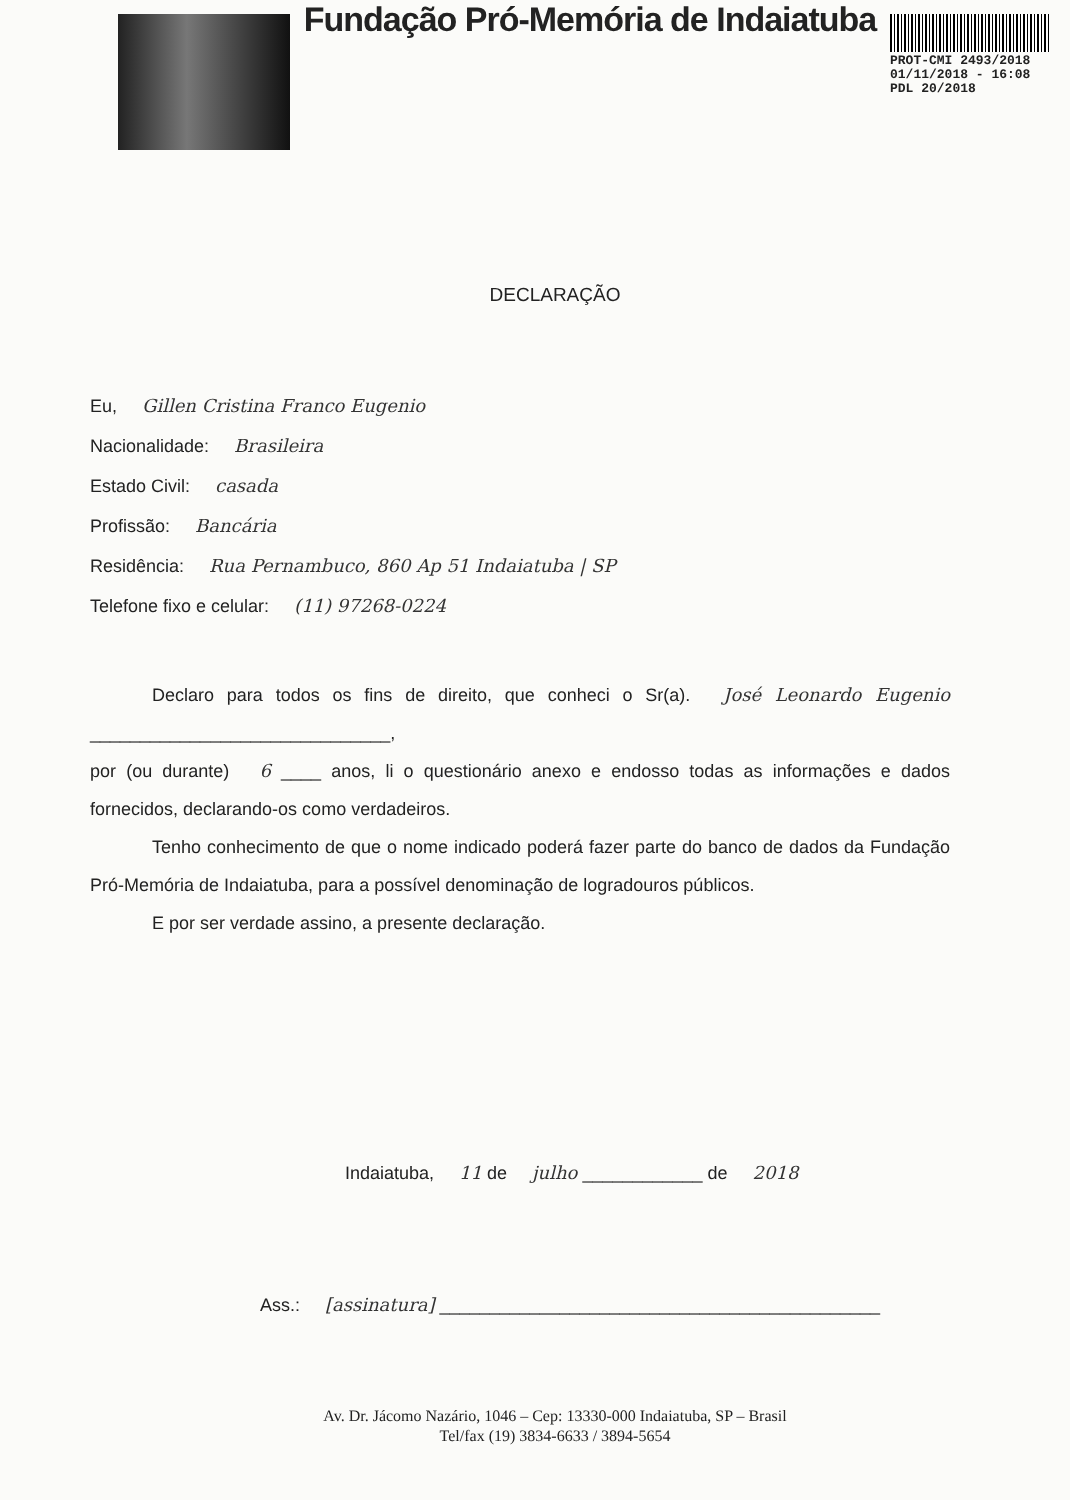Fundação Pró-Memória de Indaiatuba
PROT-CMI 2493/2018
01/11/2018 - 16:08
PDL 20/2018
DECLARAÇÃO
Eu, Gillen Cristina Franco Eugenio
Nacionalidade: Brasileira
Estado Civil: casada
Profissão: Bancária
Residência: Rua Pernambuco, 860 Ap 51 Indaiatuba | SP
Telefone fixo e celular: (11) 97268-0224
Declaro para todos os fins de direito, que conheci o Sr(a). José Leonardo Eugenio ______________________________,
por (ou durante) 6 ____ anos, li o questionário anexo e endosso todas as informações e dados fornecidos, declarando-os como verdadeiros.
Tenho conhecimento de que o nome indicado poderá fazer parte do banco de dados da Fundação Pró-Memória de Indaiatuba, para a possível denominação de logradouros públicos.
E por ser verdade assino, a presente declaração.
Indaiatuba, 11 de julho ____________ de 2018
Ass.: [assinatura] ____________________________________________
Av. Dr. Jácomo Nazário, 1046 – Cep: 13330-000 Indaiatuba, SP – Brasil
Tel/fax (19) 3834-6633 / 3894-5654